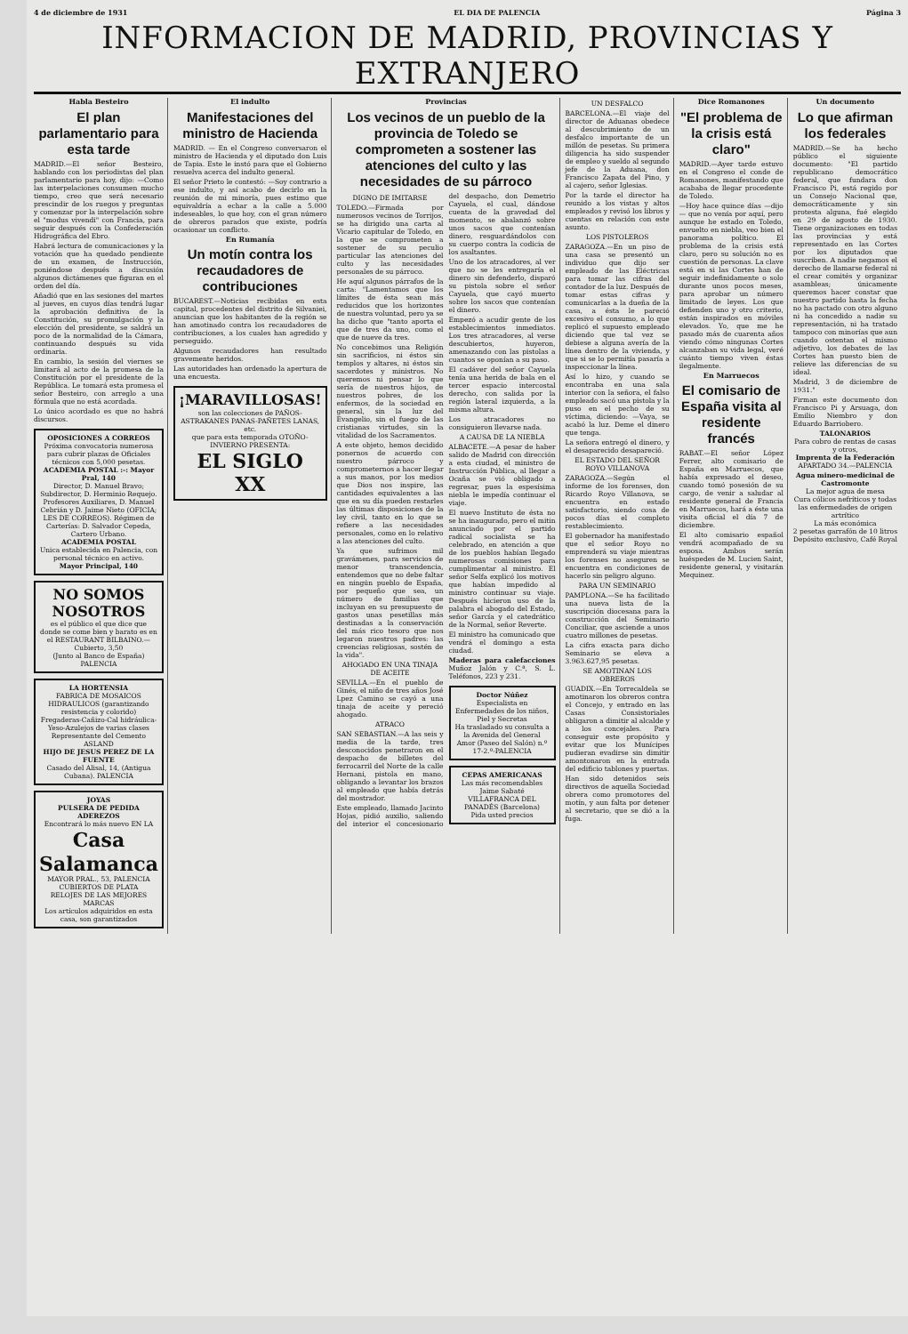4 de diciembre de 1931 EL DIA DE PALENCIA Página 3
INFORMACION DE MADRID, PROVINCIAS Y EXTRANJERO
Habla Besteiro
El plan parlamentario para esta tarde
MADRID.—El señor Besteiro, hablando con los periodistas del plan parlamentario para hoy, dijo: —Como las interpelaciones consumen mucho tiempo, creo que será necesario prescindir de los ruegos y preguntas y comenzar por la interpelación sobre el "modus vivendi" con Francia, para seguir después con la Confederación Hidrográfica del Ebro.
Habrá lectura de comunicaciones y la votación que ha quedado pendiente de un examen, de Instrucción, poniéndose después a discusión algunos dictámenes que figuran en el orden del día.
Añadió que en las sesiones del martes al jueves, en cuyos días tendrá lugar la aprobación definitiva de la Constitución, su promulgación y la elección del presidente, se saldrá un poco de la normalidad de la Cámara, continuando después su vida ordinaria.
En cambio, la sesión del viernes se limitará al acto de la promesa de la Constitución por el presidente de la República. Le tomará esta promesa el señor Besteiro, con arreglo a una fórmula que no está acordada.
Lo único acordado es que no habrá discursos.
OPOSICIONES A CORREOS
Próxima convocatoria numerosa para cubrir plazas de Oficiales técnicos con 5,000 pesetas.
ACADEMIA POSTAL :-: Mayor Pral, 140
Director, D. Manuel Bravo; Subdirector, D. Herminio Requejo. Profesores Auxiliares, D. Manuel Cebrián y D. Jaime Nieto (OFICIA; LES DE CORREOS). Régimen de Carterías: D. Salvador Cepeda, Cartero Urbano.
ACADEMIA POSTAL
Unica establecida en Palencia, con personal técnico en activo.
Mayor Principal, 140
NO SOMOS NOSOTROS
es el público el que dice que donde se come bien y barato es en el RESTAURANT BILBAINO.—Cubierto, 3,50
(Junto al Banco de España) PALENCIA
LA HORTENSIA
FABRICA DE MOSAICOS HIDRAULICOS (garantizando resistencia y colorido)
Fregaderas-Cañizo-Cal hidráulica-Yeso-Azulejos de varias clases
Representante del Cemento ASLAND
HIJO DE JESUS PEREZ DE LA FUENTE
Casado del Alisal, 14, (Antigua Cubana). PALENCIA
JOYAS
PULSERA DE PEDIDA
ADEREZOS
Encontrará lo más nuevo EN LA
Casa Salamanca
MAYOR PRAL., 53, PALENCIA
CUBIERTOS DE PLATA
RELOJES DE LAS MEJORES MARCAS
Los artículos adquiridos en esta casa, son garantizados
El indulto
Manifestaciones del ministro de Hacienda
MADRID. — En el Congreso conversaron el ministro de Hacienda y el diputado don Luis de Tapia. Este le instó para que el Gobierno resuelva acerca del indulto general.
El señor Prieto le contestó: —Soy contrario a ese indulto, y así acabo de decirlo en la reunión de mi minoría, pues estimo que equivaldría a echar a la calle a 5.000 indeseables, lo que hoy, con el gran número de obreros parados que existe, podría ocasionar un conflicto.
En Rumanía
Un motín contra los recaudadores de contribuciones
BUCAREST.—Noticias recibidas en esta capital, procedentes del distrito de Silvaniei, anuncian que los habitantes de la región se han amotinado contra los recaudadores de contribuciones, a los cuales han agredido y perseguido.
Algunos recaudadores han resultado gravemente heridos.
Las autoridades han ordenado la apertura de una encuesta.
¡MARAVILLOSAS!
son las colecciones de PAÑOS-ASTRAKANES PANAS-PAÑETES LANAS, etc.
que para esta temporada OTOÑO-INVIERNO PRESENTA:
EL SIGLO XX
Provincias
Los vecinos de un pueblo de la provincia de Toledo se comprometen a sostener las atenciones del culto y las necesidades de su párroco
DIGNO DE IMITARSE
TOLEDO.—Firmada por numerosos vecinos de Torrijos, se ha dirigido una carta al Vicario capitular de Toledo, en la que se comprometen a sostener de su peculio particular las atenciones del culto y las necesidades personales de su párroco.
He aquí algunos párrafos de la carta: "Lamentamos que los límites de ésta sean más reducidos que los horizontes de nuestra voluntad, pero ya se ha dicho que "tanto aporta el que de tres da uno, como el que de nueve da tres.
No concebimos una Religión sin sacrificios, ni éstos sin templos y altares, ni éstos sin sacerdotes y ministros. No queremos ni pensar lo que sería de nuestros hijos, de nuestros pobres, de los enfermos, de la sociedad en general, sin la luz del Evangelio, sin el fuego de las cristianas virtudes, sin la vitalidad de los Sacramentos.
A este objeto, hemos decidido ponernos de acuerdo con nuestro párroco y comprometernos a hacer llegar a sus manos, por los medios que Dios nos inspire, las cantidades equivalentes a las que en su día pueden restarles las últimas disposiciones de la ley civil, tanto en lo que se refiere a las necesidades personales, como en lo relativo a las atenciones del culto.
Ya que sufrimos mil gravámenes, para servicios de menor transcendencia, entendemos que no debe faltar en ningún pueblo de España, por pequeño que sea, un número de familias que incluyan en su presupuesto de gastos unas pesetillas más destinadas a la conservación del más rico tesoro que nos legaron nuestros padres: las creencias religiosas, sostén de la vida".
AHOGADO EN UNA TINAJA DE ACEITE
SEVILLA.—En el pueblo de Ginés, el niño de tres años José Lpez Camino se cayó a una tinaja de aceite y pereció ahogado.
ATRACO
SAN SEBASTIAN.—A las seis y media de la tarde, tres desconocidos penetraron en el despacho de billetes del ferrocarril del Norte de la calle Hernani, pistola en mano, obligando a levantar los brazos al empleado que había detrás del mostrador.
Este empleado, llamado Jacinto Hojas, pidió auxilio, saliendo del interior el concesionario del despacho, don Demetrio Cayuela, el cual, dándose cuenta de la gravedad del momento, se abalanzó sobre unos sacos que contenían dinero, resguardándolos con su cuerpo contra la codicia de los asaltantes.
Uno de los atracadores, al ver que no se les entregaría el dinero sin defenderlo, disparó su pistola sobre el señor Cayuela, que cayó muerto sobre los sacos que contenían el dinero.
Empezó a acudir gente de los establecimientos inmediatos. Los tres atracadores, al verse descubiertos, huyeron, amenazando con las pistolas a cuantos se oponían a su paso.
El cadáver del señor Cayuela tenía una herida de bala en el tercer espacio intercostal derecho, con salida por la región lateral izquierda, a la misma altura.
Los atracadores no consiguieron llevarse nada.
A CAUSA DE LA NIEBLA
ALBACETE.—A pesar de haber salido de Madrid con dirección a esta ciudad, el ministro de Instrucción Pública, al llegar a Ocaña se vió obligado a regresar, pues la espesísima niebla le impedía continuar el viaje.
El nuevo Instituto de ésta no se ha inaugurado, pero el mitin anunciado por el partido radical socialista se ha celebrado, en atención a que de los pueblos habían llegado numerosas comisiones para cumplimentar al ministro. El señor Selfa explicó los motivos que habían impedido al ministro continuar su viaje. Después hicieron uso de la palabra el abogado del Estado, señor García y el catedrático de la Normal, señor Reverte.
El ministro ha comunicado que vendrá el domingo a esta ciudad.
Maderas para calefacciones Muñoz Jalón y C.ª, S. L. Teléfonos, 223 y 231.
Doctor Núñez
Especialista en Enfermedades de los niños, Piel y Secretas
Ha trasladado su consulta a la Avenida del General Amor (Paseo del Salón) n.º 17-2.º-PALENCIA
CEPAS AMERICANAS
Las más recomendables
Jaime Sabaté
VILLAFRANCA DEL PANADÉS (Barcelona)
Pida usted precios
UN DESFALCO
BARCELONA.—El viaje del director de Aduanas obedece al descubrimiento de un desfalco importante de un millón de pesetas. Su primera diligencia ha sido suspender de empleo y sueldo al segundo jefe de la Aduana, don Francisco Zapata del Pino, y al cajero, señor Iglesias.
Por la tarde el director ha reunido a los vistas y altos empleados y revisó los libros y cuentas en relación con este asunto.
LOS PISTOLEROS
ZARAGOZA.—En un piso de una casa se presentó un individuo que dijo ser empleado de las Eléctricas para tomar las cifras del contador de la luz. Después de tomar estas cifras y comunicarlas a la dueña de la casa, a ésta le pareció excesivo el consumo, a lo que replicó el supuesto empleado diciendo que tal vez se debiese a alguna avería de la línea dentro de la vivienda, y que si se lo permitía pasaría a inspeccionar la línea.
Así lo hizo, y cuando se encontraba en una sala interior con la señora, el falso empleado sacó una pistola y la puso en el pecho de su víctima, diciendo: —Vaya, se acabó la luz. Deme el dinero que tenga.
La señora entregó el dinero, y el desaparecido desapareció.
EL ESTADO DEL SEÑOR ROYO VILLANOVA
ZARAGOZA.—Según el informe de los forenses, don Ricardo Royo Villanova, se encuentra en estado satisfactorio, siendo cosa de pocos días el completo restablecimiento.
El gobernador ha manifestado que el señor Royo no emprenderá su viaje mientras los forenses no aseguren se encuentra en condiciones de hacerlo sin peligro alguno.
PARA UN SEMINARIO
PAMPLONA.—Se ha facilitado una nueva lista de la suscripción diocesana para la construcción del Seminario Conciliar, que asciende a unos cuatro millones de pesetas.
La cifra exacta para dicho Seminario se eleva a 3.963.627,95 pesetas.
SE AMOTINAN LOS OBREROS
GUADIX.—En Torrecaldela se amotinaron los obreros contra el Concejo, y entrado en las Casas Consistoriales obligaron a dimitir al alcalde y a los concejales. Para conseguir este propósito y evitar que los Munícipes pudieran evadirse sin dimitir amontonaron en la entrada del edificio tablones y puertas.
Han sido detenidos seis directivos de aquella Sociedad obrera como promotores del motín, y aun falta por detener al secretario, que se dió a la fuga.
Dice Romanones
"El problema de la crisis está claro"
MADRID.—Ayer tarde estuvo en el Congreso el conde de Romanones, manifestando que acababa de llegar procedente de Toledo.
—Hoy hace quince días —dijo— que no venía por aquí, pero aunque he estado en Toledo, envuelto en niebla, veo bien el panorama político. El problema de la crisis está claro, pero su solución no es cuestión de personas. La clave está en si las Cortes han de seguir indefinidamente o solo durante unos pocos meses, para aprobar un número limitado de leyes. Los que defienden uno y otro criterio, están inspirados en móviles elevados. Yo, que me he pasado más de cuarenta años viendo cómo ningunas Cortes alcanzaban su vida legal, veré cuánto tiempo viven éstas ilegalmente.
En Marruecos
El comisario de España visita al residente francés
RABAT.—El señor López Ferrer, alto comisario de España en Marruecos, que había expresado el deseo, cuando tomó posesión de su cargo, de venir a saludar al residente general de Francia en Marruecos, hará a éste una visita oficial el día 7 de diciembre.
El alto comisario español vendrá acompañado de su esposa. Ambos serán huéspedes de M. Lucien Saint, residente general, y visitarán Mequinez.
Un documento
Lo que afirman los federales
MADRID.—Se ha hecho público el siguiente documento: "El partido republicano democrático federal, que fundara don Francisco Pi, está regido por un Consejo Nacional que, democráticamente y sin protesta alguna, fué elegido en 29 de agosto de 1930. Tiene organizaciones en todas las provincias y está representado en las Cortes por los diputados que suscriben. A nadie negamos el derecho de llamarse federal ni el crear comités y organizar asambleas; únicamente queremos hacer constar que nuestro partido hasta la fecha no ha pactado con otro alguno ni ha concedido a nadie su representación, ni ha tratado tampoco con minorías que aun cuando ostentan el mismo adjetivo, los debates de las Cortes han puesto bien de relieve las diferencias de su ideal.
Madrid, 3 de diciembre de 1931."
Firman este documento don Francisco Pi y Arsuaga, don Emilio Niembro y don Eduardo Barriobero.
TALONARIOS
Para cobro de rentas de casas y otros,
Imprenta de la Federación
APARTADO 34.—PALENCIA
Agua minero-medicinal de Castromonte
La mejor agua de mesa
Cura cólicos nefríticos y todas las enfermedades de origen artrítico
La más económica
2 pesetas garrafón de 10 litros
Depósito exclusivo, Café Royal